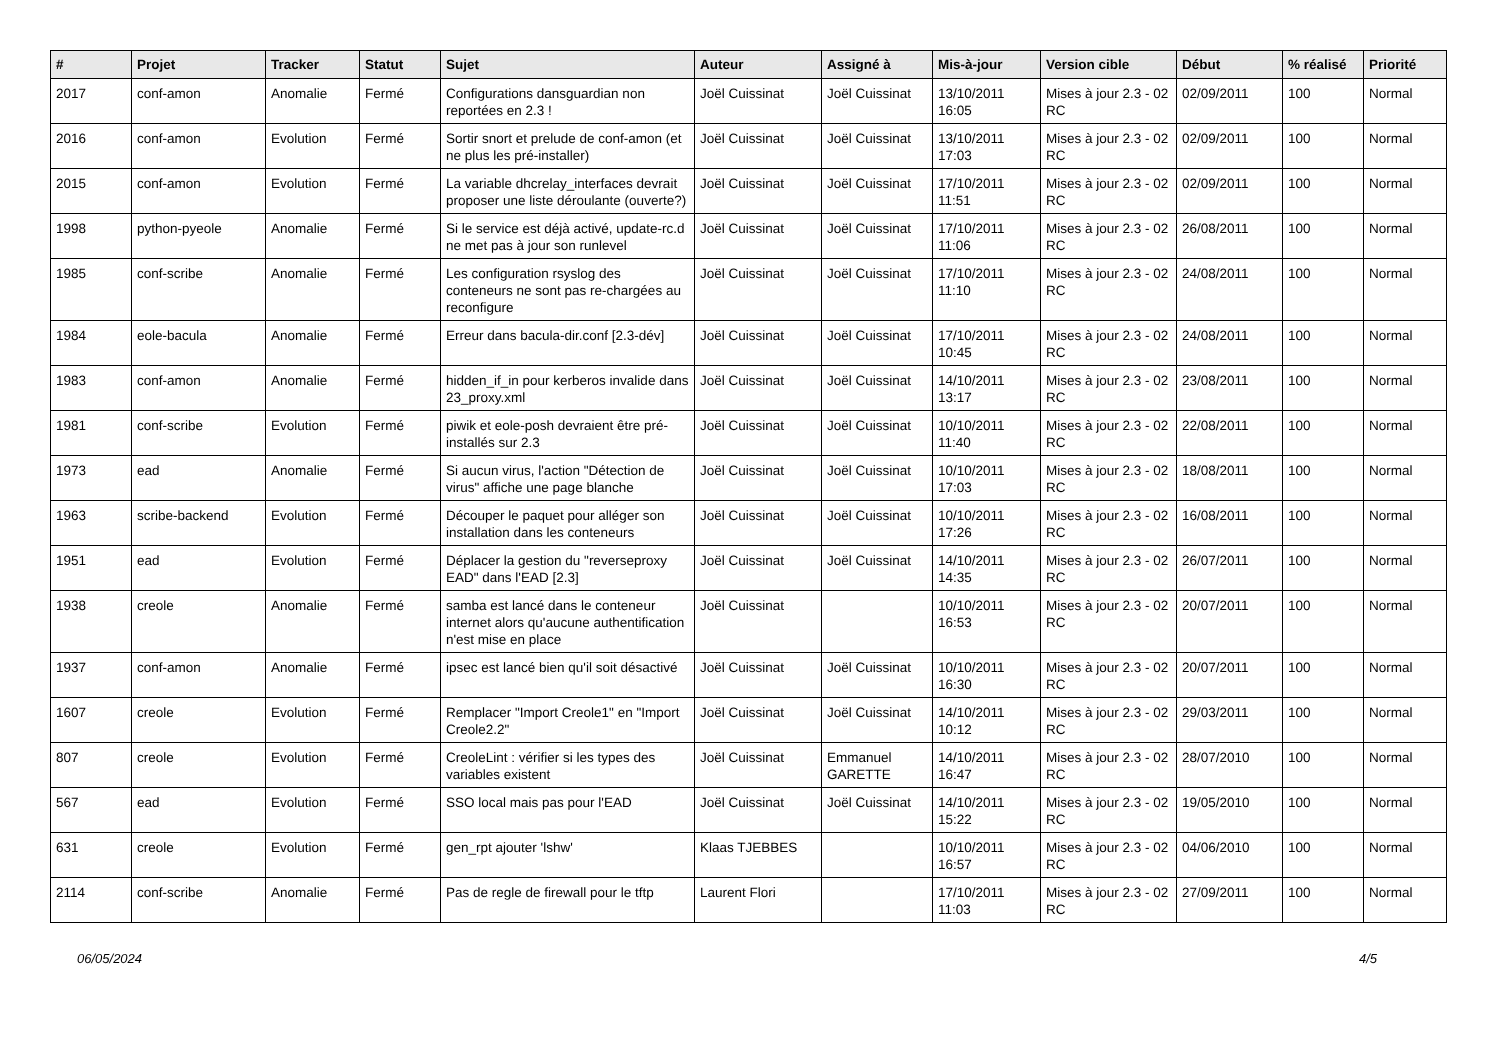| # | Projet | Tracker | Statut | Sujet | Auteur | Assigné à | Mis-à-jour | Version cible | Début | % réalisé | Priorité |
| --- | --- | --- | --- | --- | --- | --- | --- | --- | --- | --- | --- |
| 2017 | conf-amon | Anomalie | Fermé | Configurations dansguardian non reportées en 2.3 ! | Joël Cuissinat | Joël Cuissinat | 13/10/2011 16:05 | Mises à jour 2.3 - 02 RC | 02/09/2011 | 100 | Normal |
| 2016 | conf-amon | Evolution | Fermé | Sortir snort et prelude de conf-amon (et ne plus les pré-installer) | Joël Cuissinat | Joël Cuissinat | 13/10/2011 17:03 | Mises à jour 2.3 - 02 RC | 02/09/2011 | 100 | Normal |
| 2015 | conf-amon | Evolution | Fermé | La variable dhcrelay_interfaces devrait proposer une liste déroulante (ouverte?) | Joël Cuissinat | Joël Cuissinat | 17/10/2011 11:51 | Mises à jour 2.3 - 02 RC | 02/09/2011 | 100 | Normal |
| 1998 | python-pyeole | Anomalie | Fermé | Si le service est déjà activé, update-rc.d ne met pas à jour son runlevel | Joël Cuissinat | Joël Cuissinat | 17/10/2011 11:06 | Mises à jour 2.3 - 02 RC | 26/08/2011 | 100 | Normal |
| 1985 | conf-scribe | Anomalie | Fermé | Les configuration rsyslog des conteneurs ne sont pas re-chargées au reconfigure | Joël Cuissinat | Joël Cuissinat | 17/10/2011 11:10 | Mises à jour 2.3 - 02 RC | 24/08/2011 | 100 | Normal |
| 1984 | eole-bacula | Anomalie | Fermé | Erreur dans bacula-dir.conf [2.3-dév] | Joël Cuissinat | Joël Cuissinat | 17/10/2011 10:45 | Mises à jour 2.3 - 02 RC | 24/08/2011 | 100 | Normal |
| 1983 | conf-amon | Anomalie | Fermé | hidden_if_in pour kerberos invalide dans 23_proxy.xml | Joël Cuissinat | Joël Cuissinat | 14/10/2011 13:17 | Mises à jour 2.3 - 02 RC | 23/08/2011 | 100 | Normal |
| 1981 | conf-scribe | Evolution | Fermé | piwik et eole-posh devraient être pré-installés sur 2.3 | Joël Cuissinat | Joël Cuissinat | 10/10/2011 11:40 | Mises à jour 2.3 - 02 RC | 22/08/2011 | 100 | Normal |
| 1973 | ead | Anomalie | Fermé | Si aucun virus, l'action "Détection de virus" affiche une page blanche | Joël Cuissinat | Joël Cuissinat | 10/10/2011 17:03 | Mises à jour 2.3 - 02 RC | 18/08/2011 | 100 | Normal |
| 1963 | scribe-backend | Evolution | Fermé | Découper le paquet pour alléger son installation dans les conteneurs | Joël Cuissinat | Joël Cuissinat | 10/10/2011 17:26 | Mises à jour 2.3 - 02 RC | 16/08/2011 | 100 | Normal |
| 1951 | ead | Evolution | Fermé | Déplacer la gestion du "reverseproxy EAD" dans l'EAD [2.3] | Joël Cuissinat | Joël Cuissinat | 14/10/2011 14:35 | Mises à jour 2.3 - 02 RC | 26/07/2011 | 100 | Normal |
| 1938 | creole | Anomalie | Fermé | samba est lancé dans le conteneur internet alors qu'aucune authentification n'est mise en place | Joël Cuissinat | | 10/10/2011 16:53 | Mises à jour 2.3 - 02 RC | 20/07/2011 | 100 | Normal |
| 1937 | conf-amon | Anomalie | Fermé | ipsec est lancé bien qu'il soit désactivé | Joël Cuissinat | Joël Cuissinat | 10/10/2011 16:30 | Mises à jour 2.3 - 02 RC | 20/07/2011 | 100 | Normal |
| 1607 | creole | Evolution | Fermé | Remplacer "Import Creole1" en "Import Creole2.2" | Joël Cuissinat | Joël Cuissinat | 14/10/2011 10:12 | Mises à jour 2.3 - 02 RC | 29/03/2011 | 100 | Normal |
| 807 | creole | Evolution | Fermé | CreoleLint : vérifier si les types des variables existent | Joël Cuissinat | Emmanuel GARETTE | 14/10/2011 16:47 | Mises à jour 2.3 - 02 RC | 28/07/2010 | 100 | Normal |
| 567 | ead | Evolution | Fermé | SSO local mais pas pour l'EAD | Joël Cuissinat | Joël Cuissinat | 14/10/2011 15:22 | Mises à jour 2.3 - 02 RC | 19/05/2010 | 100 | Normal |
| 631 | creole | Evolution | Fermé | gen_rpt ajouter 'lshw' | Klaas TJEBBES | | 10/10/2011 16:57 | Mises à jour 2.3 - 02 RC | 04/06/2010 | 100 | Normal |
| 2114 | conf-scribe | Anomalie | Fermé | Pas de regle de firewall pour le tftp | Laurent Flori | | 17/10/2011 11:03 | Mises à jour 2.3 - 02 RC | 27/09/2011 | 100 | Normal |
06/05/2024 4/5